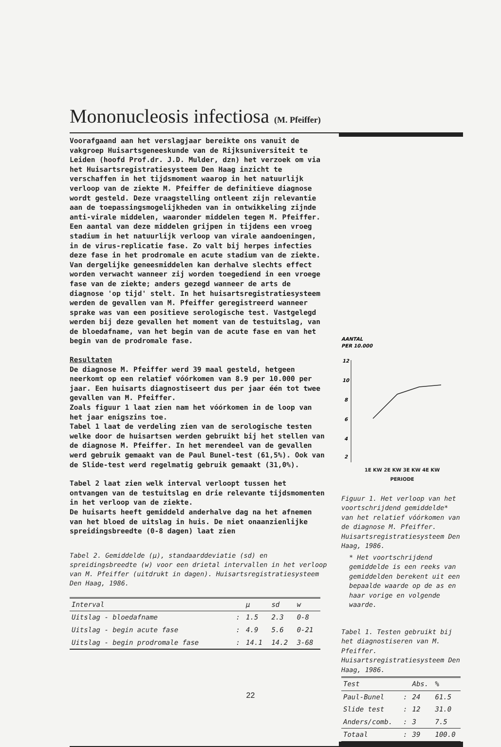Mononucleosis infectiosa (M. Pfeiffer)
Voorafgaand aan het verslagjaar bereikte ons vanuit de vakgroep Huisartsgeneeskunde van de Rijksuniversiteit te Leiden (hoofd Prof.dr. J.D. Mulder, dzn) het verzoek om via het Huisartsregistratiesysteem Den Haag inzicht te verschaffen in het tijdsmoment waarop in het natuurlijk verloop van de ziekte M. Pfeiffer de definitieve diagnose wordt gesteld. Deze vraagstelling ontleent zijn relevantie aan de toepassingsmogelijkheden van in ontwikkeling zijnde anti-virale middelen, waaronder middelen tegen M. Pfeiffer. Een aantal van deze middelen grijpen in tijdens een vroeg stadium in het natuurlijk verloop van virale aandoeningen, in de virus-replicatie fase. Zo valt bij herpes infecties deze fase in het prodromale en acute stadium van de ziekte. Van dergelijke geneesmiddelen kan derhalve slechts effect worden verwacht wanneer zij worden toegediend in een vroege fase van de ziekte; anders gezegd wanneer de arts de diagnose 'op tijd' stelt. In het huisartsregistratiesysteem werden de gevallen van M. Pfeiffer geregistreerd wanneer sprake was van een positieve serologische test. Vastgelegd werden bij deze gevallen het moment van de testuitslag, van de bloedafname, van het begin van de acute fase en van het begin van de prodromale fase.
Resultaten
De diagnose M. Pfeiffer werd 39 maal gesteld, hetgeen neerkomt op een relatief vóórkomen van 8.9 per 10.000 per jaar. Een huisarts diagnostiseert dus per jaar één tot twee gevallen van M. Pfeiffer.
Zoals figuur 1 laat zien nam het vóórkomen in de loop van het jaar enigszins toe.
Tabel 1 laat de verdeling zien van de serologische testen welke door de huisartsen werden gebruikt bij het stellen van de diagnose M. Pfeiffer. In het merendeel van de gevallen werd gebruik gemaakt van de Paul Bunel-test (61,5%). Ook van de Slide-test werd regelmatig gebruik gemaakt (31,0%).
Tabel 2 laat zien welk interval verloopt tussen het ontvangen van de testuitslag en drie relevante tijdsmomenten in het verloop van de ziekte.
De huisarts heeft gemiddeld anderhalve dag na het afnemen van het bloed de uitslag in huis. De niet onaanzienlijke spreidingsbreedte (0-8 dagen) laat zien
Tabel 2. Gemiddelde (μ), standaarddeviatie (sd) en spreidingsbreedte (w) voor een drietal intervallen in het verloop van M. Pfeiffer (uitdrukt in dagen). Huisartsregistratiesysteem Den Haag, 1986.
| Interval | | μ | sd | w |
| --- | --- | --- | --- | --- |
| Uitslag - bloedafname | : | 1.5 | 2.3 | 0-8 |
| Uitslag - begin acute fase | : | 4.9 | 5.6 | 0-21 |
| Uitslag - begin prodromale fase | : | 14.1 | 14.2 | 3-68 |
AANTAL
PER 10.000
12
10
8
6
4
2
1E KW 2E KW 3E KW 4E KW
PERIODE
Figuur 1. Het verloop van het voortschrijdend gemiddelde* van het relatief vóórkomen van de diagnose M. Pfeiffer. Huisartsregistratiesysteem Den Haag, 1986.
* Het voortschrijdend gemiddelde is een reeks van gemiddelden berekent uit een bepaalde waarde op de as en haar vorige en volgende waarde.
Tabel 1. Testen gebruikt bij het diagnostiseren van M. Pfeiffer. Huisartsregistratiesysteem Den Haag, 1986.
| Test | | Abs. | % |
| --- | --- | --- | --- |
| Paul-Bunel | : | 24 | 61.5 |
| Slide test | : | 12 | 31.0 |
| Anders/comb. | : | 3 | 7.5 |
| Totaal | : | 39 | 100.0 |
22